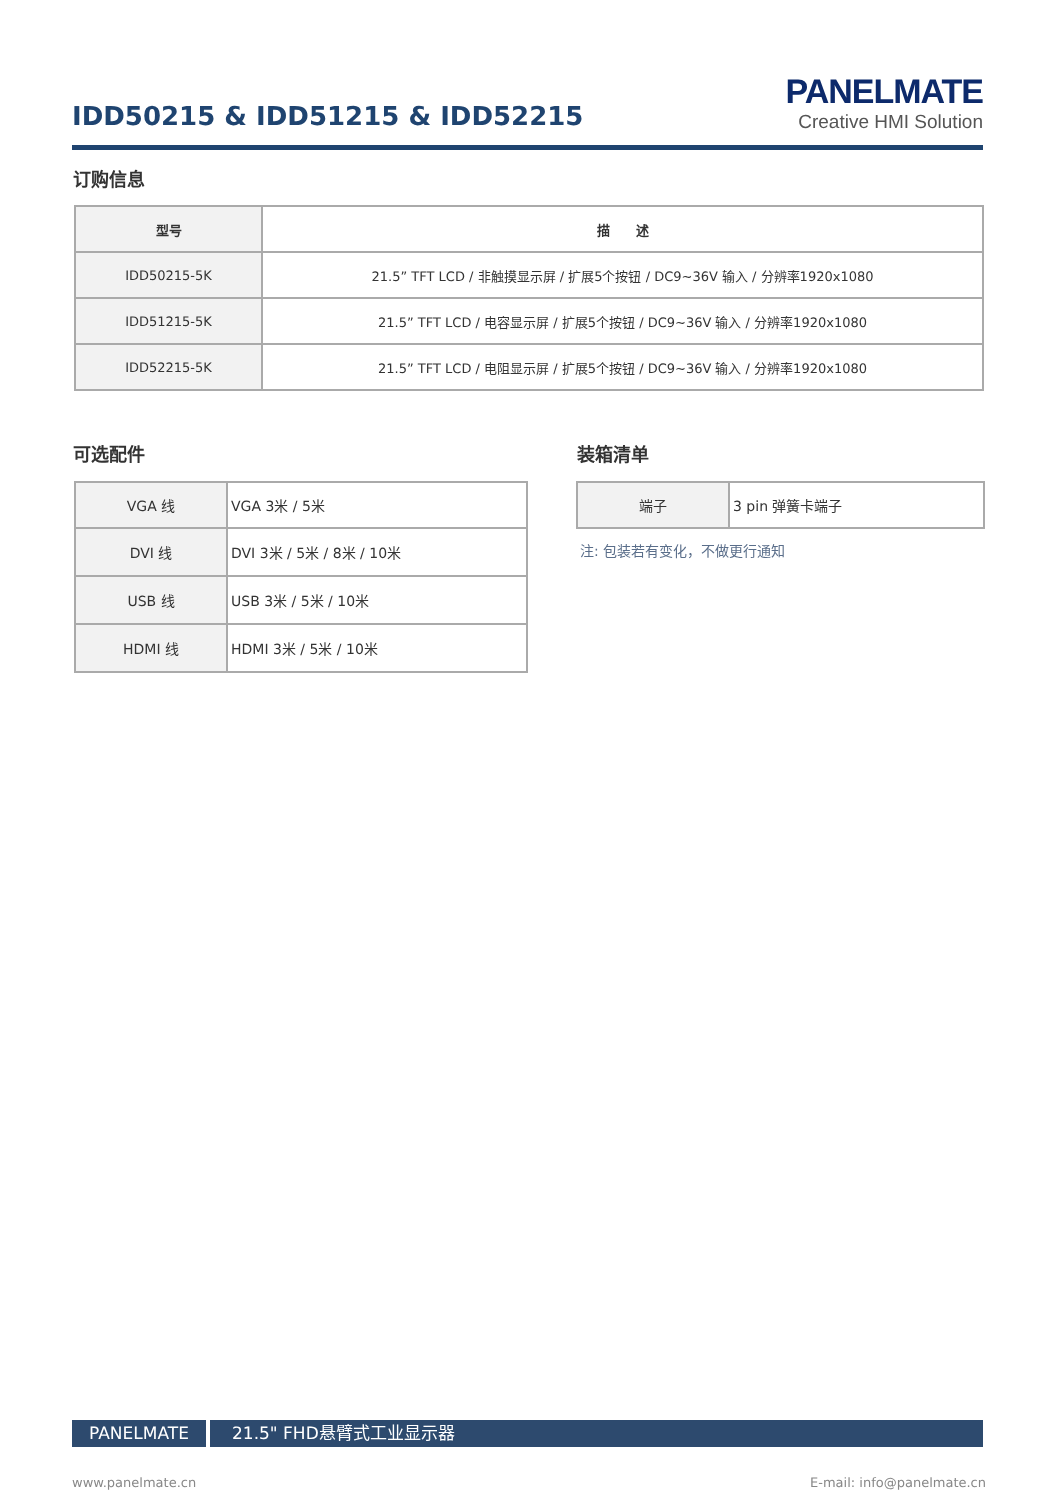IDD50215 & IDD51215 & IDD52215
PANELMATE
Creative HMI Solution
订购信息
| 型号 | 描 述 |
| --- | --- |
| IDD50215-5K | 21.5” TFT LCD / 非触摸显示屏 / 扩展5个按钮 / DC9~36V 输入 / 分辨率1920x1080 |
| IDD51215-5K | 21.5” TFT LCD / 电容显示屏 / 扩展5个按钮 / DC9~36V 输入 / 分辨率1920x1080 |
| IDD52215-5K | 21.5” TFT LCD / 电阻显示屏 / 扩展5个按钮 / DC9~36V 输入 / 分辨率1920x1080 |
可选配件 装箱清单
| VGA 线 | VGA 3米 / 5米 |
| DVI 线 | DVI 3米 / 5米 / 8米 / 10米 |
| USB 线 | USB 3米 / 5米 / 10米 |
| HDMI 线 | HDMI 3米 / 5米 / 10米 |
| 端子 | 3 pin 弹簧卡端子 |
注: 包装若有变化，不做更行通知
PANELMATE 21.5" FHD悬臂式工业显示器
www.panelmate.cn E-mail: info@panelmate.cn